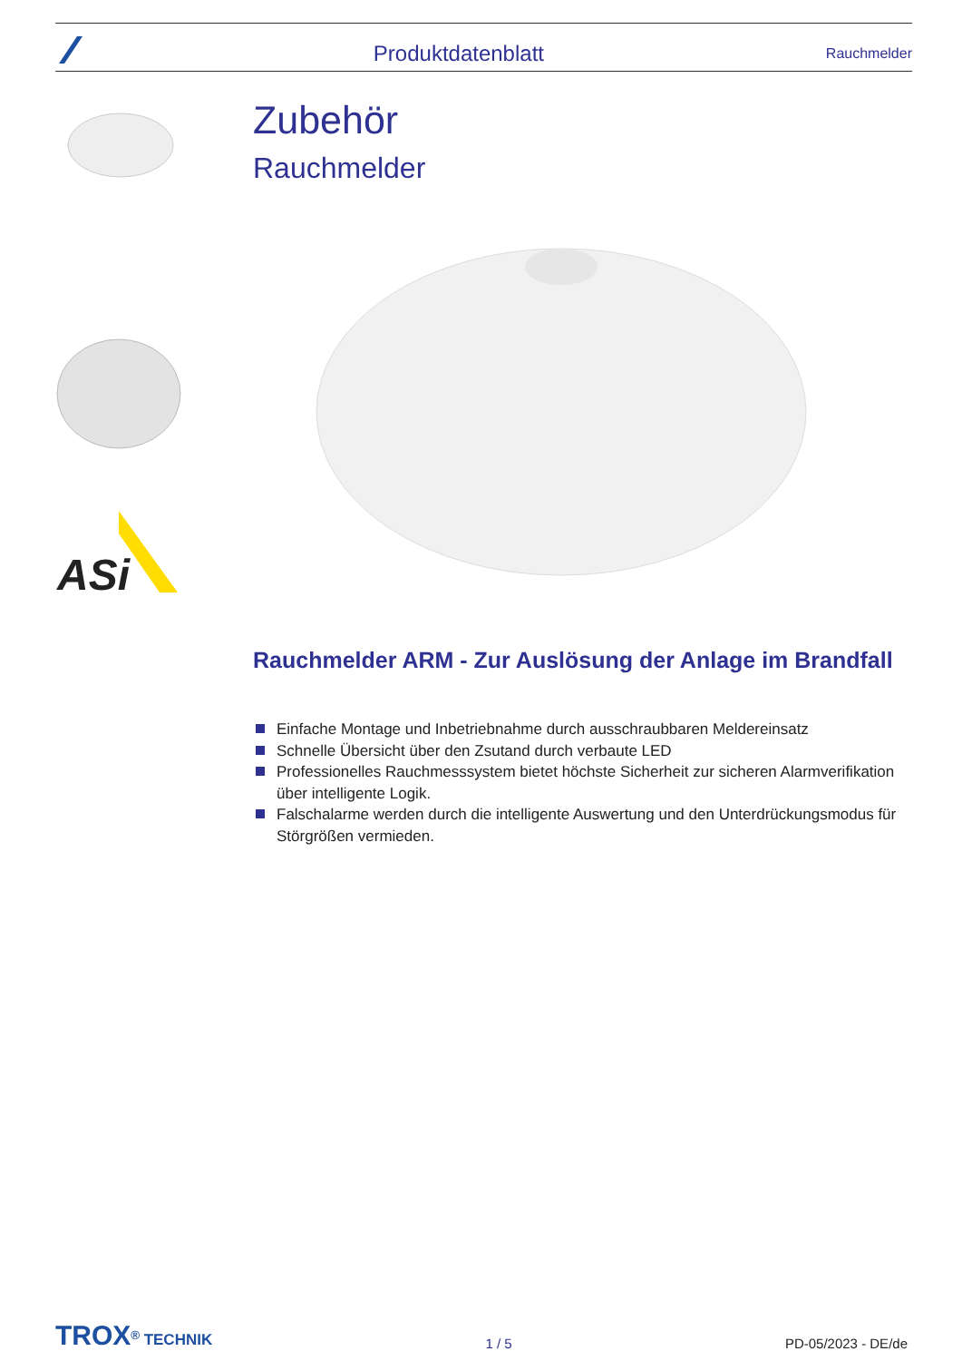Produktdatenblatt Rauchmelder
ASi
Zubehör
Rauchmelder
Rauchmelder ARM - Zur Auslösung der Anlage im Brandfall
Einfache Montage und Inbetriebnahme durch ausschraubbaren Meldereinsatz
Schnelle Übersicht über den Zsutand durch verbaute LED
Professionelles Rauchmesssystem bietet höchste Sicherheit zur sicheren Alarmverifikation über intelligente Logik.
Falschalarme werden durch die intelligente Auswertung und den Unterdrückungsmodus für Störgrößen vermieden.
TROX<sup>®</sup> TECHNIK
1 / 5
PD-05/2023 - DE/de